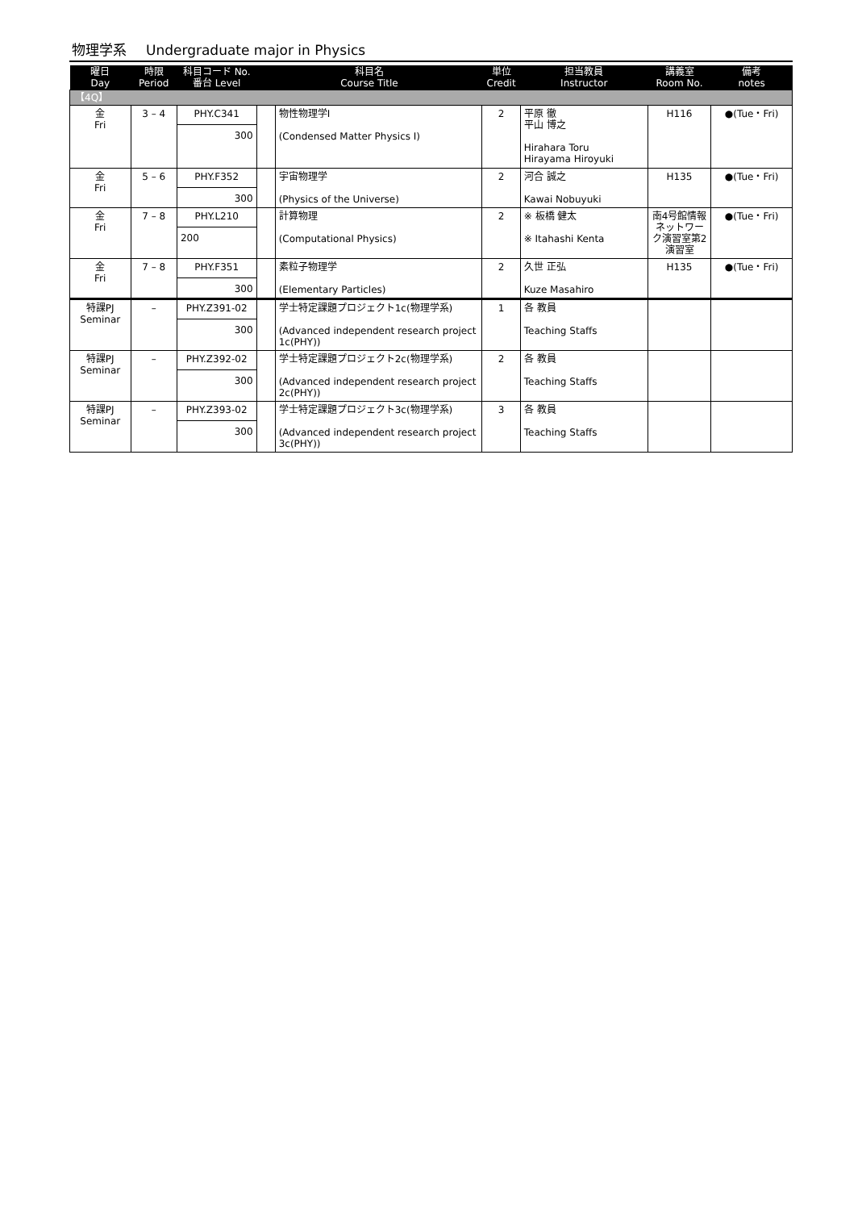物理学系 Undergraduate major in Physics
| 曜日 Day | 時限 Period | 科目コード No. 番台 Level | 科目名 Course Title | | 単位 Credit | 担当教員 Instructor | 講義室 Room No. | 備考 notes |
| --- | --- | --- | --- | --- | --- | --- | --- | --- |
| 【4Q】 | | | | | | | | |
| 金 Fri | 3 – 4 | PHY.C341 300 | | 物性物理学I (Condensed Matter Physics I) | 2 | 平原 徹 平山 博之 Hirahara Toru Hirayama Hiroyuki | H116 | ●(Tue・Fri) |
| 金 Fri | 5 – 6 | PHY.F352 300 | | 宇宙物理学 (Physics of the Universe) | 2 | 河合 誠之 Kawai Nobuyuki | H135 | ●(Tue・Fri) |
| 金 Fri | 7 – 8 | PHY.L210 200 | | 計算物理 (Computational Physics) | 2 | ※ 板橋 健太 ※ Itahashi Kenta | 南4号館情報ネットワーク演習室第2演習室 | ●(Tue・Fri) |
| 金 Fri | 7 – 8 | PHY.F351 300 | | 素粒子物理学 (Elementary Particles) | 2 | 久世 正弘 Kuze Masahiro | H135 | ●(Tue・Fri) |
| 特課PJ Seminar | – | PHY.Z391-02 300 | | 学士特定課題プロジェクト1c(物理学系) (Advanced independent research project 1c(PHY)) | 1 | 各 教員 Teaching Staffs | | |
| 特課PJ Seminar | – | PHY.Z392-02 300 | | 学士特定課題プロジェクト2c(物理学系) (Advanced independent research project 2c(PHY)) | 2 | 各 教員 Teaching Staffs | | |
| 特課PJ Seminar | – | PHY.Z393-02 300 | | 学士特定課題プロジェクト3c(物理学系) (Advanced independent research project 3c(PHY)) | 3 | 各 教員 Teaching Staffs | | |